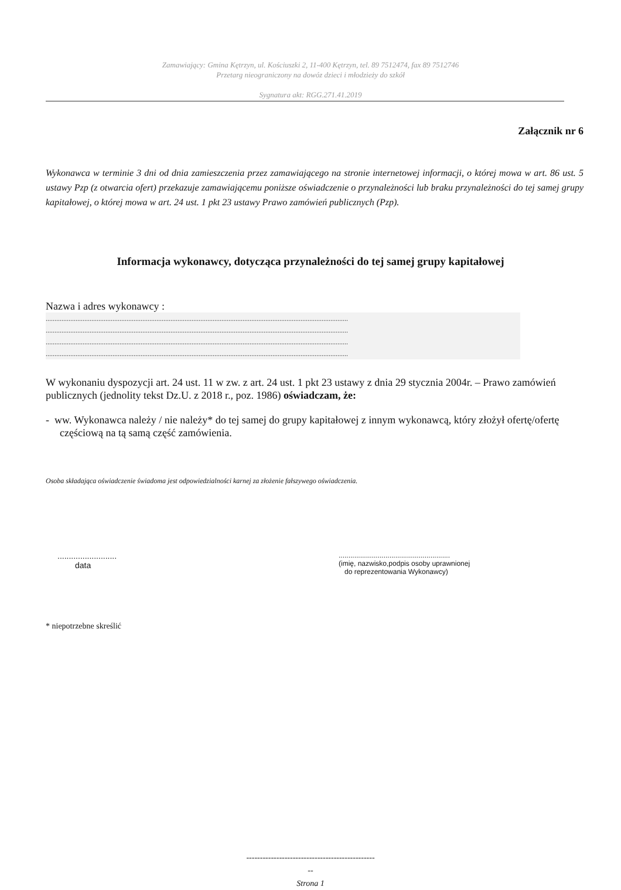Zamawiający: Gmina Kętrzyn, ul. Kościuszki 2, 11-400 Kętrzyn, tel. 89 7512474, fax 89 7512746
Przetarg nieograniczony na dowóz dzieci i młodzieży do szkół
Sygnatura akt: RGG.271.41.2019
Załącznik nr 6
Wykonawca w terminie 3 dni od dnia zamieszczenia przez zamawiającego na stronie internetowej informacji, o której mowa w art. 86 ust. 5 ustawy Pzp (z otwarcia ofert) przekazuje zamawiającemu poniższe oświadczenie o przynależności lub braku przynależności do tej samej grupy kapitałowej, o której mowa w art. 24 ust. 1 pkt 23 ustawy Prawo zamówień publicznych (Pzp).
Informacja wykonawcy, dotycząca przynależności do tej samej grupy kapitałowej
Nazwa i adres wykonawcy :
............................................................................................................................................................................
............................................................................................................................................................................
............................................................................................................................................................................
............................................................................................................................................................................
W wykonaniu dyspozycji art. 24 ust. 11 w zw. z art. 24 ust. 1 pkt 23 ustawy z dnia 29 stycznia 2004r. – Prawo zamówień publicznych (jednolity tekst Dz.U. z 2018 r., poz. 1986) oświadczam, że:
- ww. Wykonawca należy / nie należy* do tej samej do grupy kapitałowej z innym wykonawcą, który złożył ofertę/ofertę częściową na tą samą część zamówienia.
Osoba składająca oświadczenie świadoma jest odpowiedzialności karnej za złożenie fałszywego oświadczenia.
..........................
data
.........................................................
(imię, nazwisko,podpis osoby uprawnionej
do reprezentowania Wykonawcy)
* niepotrzebne skreślić
-----------------------------------------------
--
Strona 1